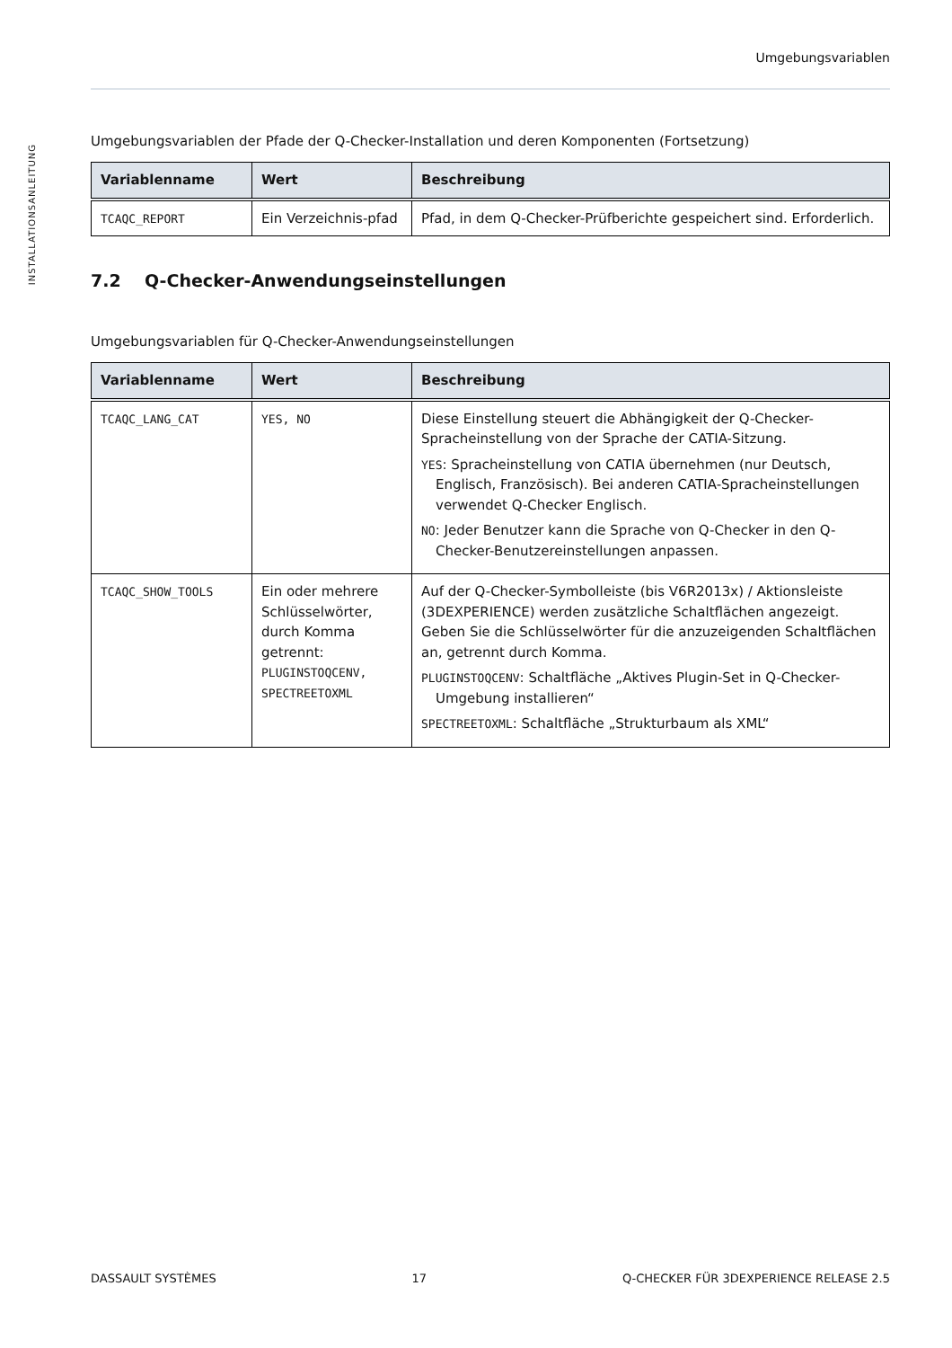INSTALLATIONSANLEITUNG
Umgebungsvariablen
Umgebungsvariablen der Pfade der Q-Checker-Installation und deren Komponenten (Fortsetzung)
| Variablenname | Wert | Beschreibung |
| --- | --- | --- |
| TCAQC_REPORT | Ein Verzeichnis-pfad | Pfad, in dem Q-Checker-Prüfberichte gespeichert sind. Erforderlich. |
7.2 Q-Checker-Anwendungseinstellungen
Umgebungsvariablen für Q-Checker-Anwendungseinstellungen
| Variablenname | Wert | Beschreibung |
| --- | --- | --- |
| TCAQC_LANG_CAT | YES, NO | Diese Einstellung steuert die Abhängigkeit der Q-Checker-Spracheinstellung von der Sprache der CATIA-Sitzung. YES : Spracheinstellung von CATIA übernehmen (nur Deutsch, Englisch, Französisch). Bei anderen CATIA-Spracheinstellungen verwendet Q-Checker Englisch. NO : Jeder Benutzer kann die Sprache von Q-Checker in den Q-Checker-Benutzereinstellungen anpassen. |
| TCAQC_SHOW_TOOLS | Ein oder mehrere Schlüsselwörter, durch Komma getrennt: PLUGINSTOQCENV, SPECTREETOXML | Auf der Q-Checker-Symbolleiste (bis V6R2013x) / Aktionsleiste (3DEXPERIENCE) werden zusätzliche Schaltflächen angezeigt. Geben Sie die Schlüsselwörter für die anzuzeigenden Schaltflächen an, getrennt durch Komma. PLUGINSTOQCENV : Schaltfläche „Aktives Plugin-Set in Q-Checker-Umgebung installieren“ SPECTREETOXML : Schaltfläche „Strukturbaum als XML“ |
DASSAULT SYSTÈMES 17 Q-CHECKER FÜR 3DEXPERIENCE RELEASE 2.5